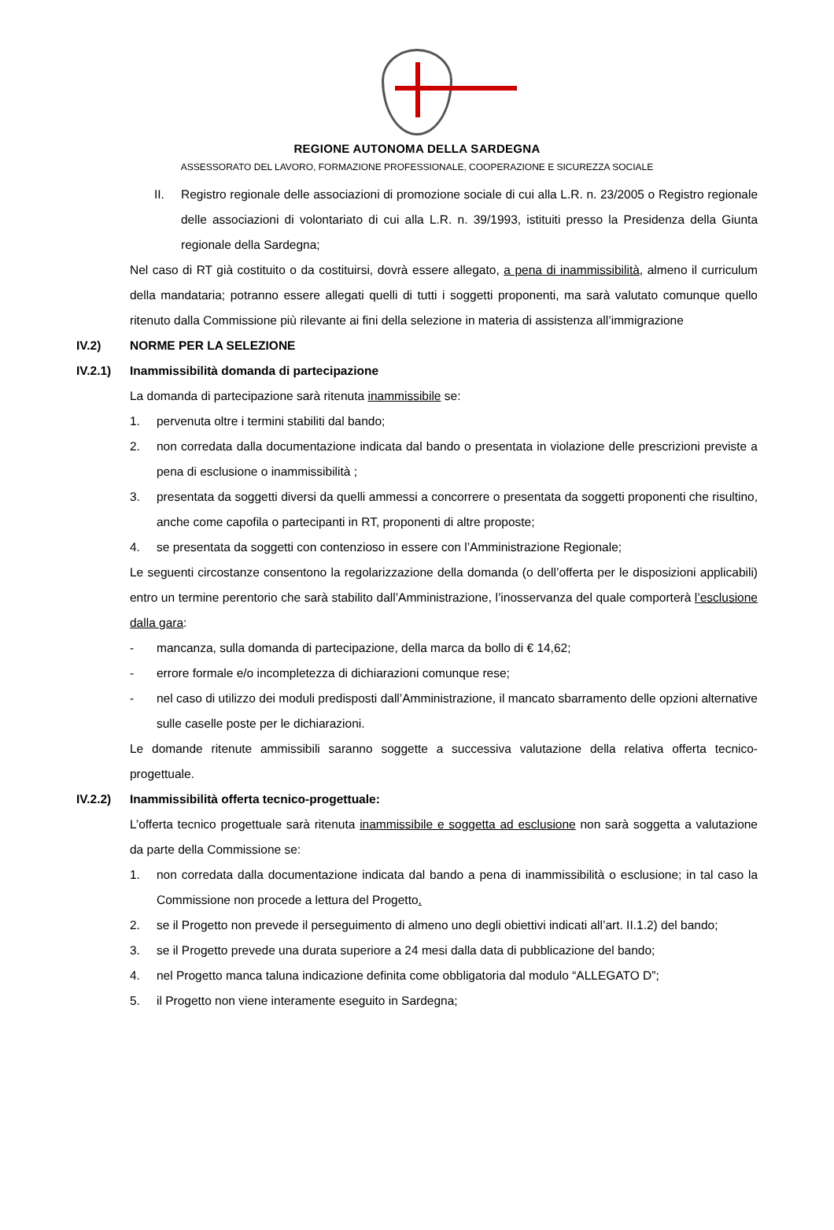REGIONE AUTONOMA DELLA SARDEGNA
ASSESSORATO DEL LAVORO, FORMAZIONE PROFESSIONALE, COOPERAZIONE E SICUREZZA SOCIALE
II. Registro regionale delle associazioni di promozione sociale di cui alla L.R. n. 23/2005 o Registro regionale delle associazioni di volontariato di cui alla L.R. n. 39/1993, istituiti presso la Presidenza della Giunta regionale della Sardegna;
Nel caso di RT già costituito o da costituirsi, dovrà essere allegato, a pena di inammissibilità, almeno il curriculum della mandataria; potranno essere allegati quelli di tutti i soggetti proponenti, ma sarà valutato comunque quello ritenuto dalla Commissione più rilevante ai fini della selezione in materia di assistenza all’immigrazione
IV.2) NORME PER LA SELEZIONE
IV.2.1) Inammissibilità domanda di partecipazione
La domanda di partecipazione sarà ritenuta inammissibile se:
1. pervenuta oltre i termini stabiliti dal bando;
2. non corredata dalla documentazione indicata dal bando o presentata in violazione delle prescrizioni previste a pena di esclusione o inammissibilità ;
3. presentata da soggetti diversi da quelli ammessi a concorrere o presentata da soggetti proponenti che risultino, anche come capofila o partecipanti in RT, proponenti di altre proposte;
4. se presentata da soggetti con contenzioso in essere con l’Amministrazione Regionale;
Le seguenti circostanze consentono la regolarizzazione della domanda (o dell’offerta per le disposizioni applicabili) entro un termine perentorio che sarà stabilito dall’Amministrazione, l’inosservanza del quale comporterà l’esclusione dalla gara:
- mancanza, sulla domanda di partecipazione, della marca da bollo di € 14,62;
- errore formale e/o incompletezza di dichiarazioni comunque rese;
- nel caso di utilizzo dei moduli predisposti dall’Amministrazione, il mancato sbarramento delle opzioni alternative sulle caselle poste per le dichiarazioni.
Le domande ritenute ammissibili saranno soggette a successiva valutazione della relativa offerta tecnico-progettuale.
IV.2.2) Inammissibilità offerta tecnico-progettuale:
L’offerta tecnico progettuale sarà ritenuta inammissibile e soggetta ad esclusione non sarà soggetta a valutazione da parte della Commissione se:
1. non corredata dalla documentazione indicata dal bando a pena di inammissibilità o esclusione; in tal caso la Commissione non procede a lettura del Progetto.
2. se il Progetto non prevede il perseguimento di almeno uno degli obiettivi indicati all’art. II.1.2) del bando;
3. se il Progetto prevede una durata superiore a 24 mesi dalla data di pubblicazione del bando;
4. nel Progetto manca taluna indicazione definita come obbligatoria dal modulo “ALLEGATO D”;
5. il Progetto non viene interamente eseguito in Sardegna;